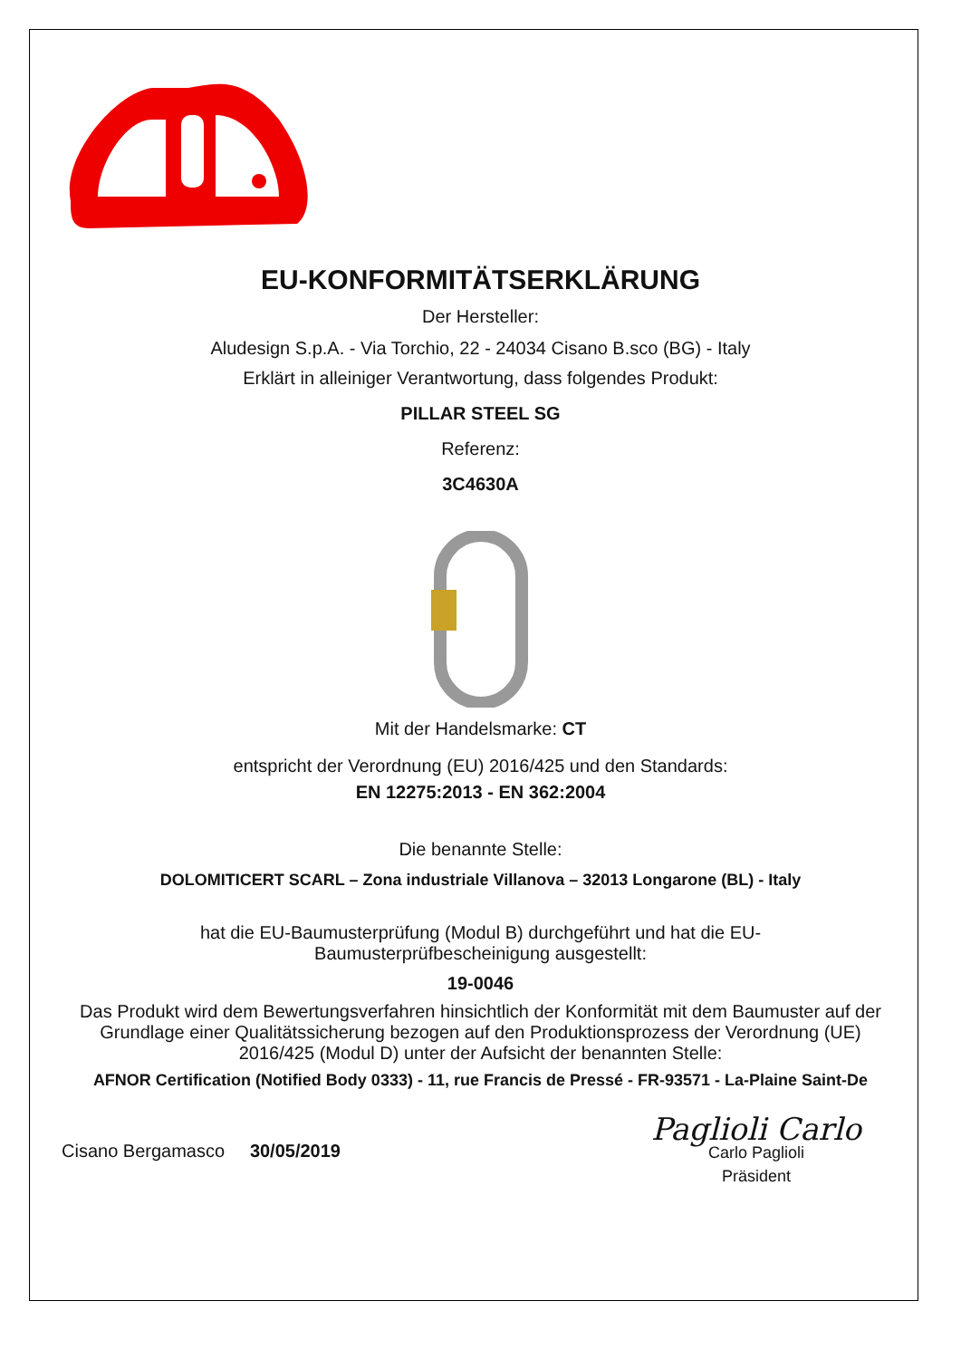EU-KONFORMITÄTSERKLÄRUNG
Der Hersteller:
Aludesign S.p.A. - Via Torchio, 22 - 24034 Cisano B.sco (BG) - Italy
Erklärt in alleiniger Verantwortung, dass folgendes Produkt:
PILLAR STEEL SG
Referenz:
3C4630A
Mit der Handelsmarke: CT
entspricht der Verordnung (EU) 2016/425 und den Standards:
EN 12275:2013 - EN 362:2004
Die benannte Stelle:
DOLOMITICERT SCARL – Zona industriale Villanova – 32013 Longarone (BL) - Italy
hat die EU-Baumusterprüfung (Modul B) durchgeführt und hat die EU-
Baumusterprüfbescheinigung ausgestellt:
19-0046
Das Produkt wird dem Bewertungsverfahren hinsichtlich der Konformität mit dem Baumuster auf der Grundlage einer Qualitätssicherung bezogen auf den Produktionsprozess der Verordnung (UE) 2016/425 (Modul D) unter der Aufsicht der benannten Stelle:
AFNOR Certification (Notified Body 0333) - 11, rue Francis de Pressé - FR-93571 - La-Plaine Saint-De
Cisano Bergamasco 30/05/2019
Paglioli Carlo
Carlo Paglioli
Präsident